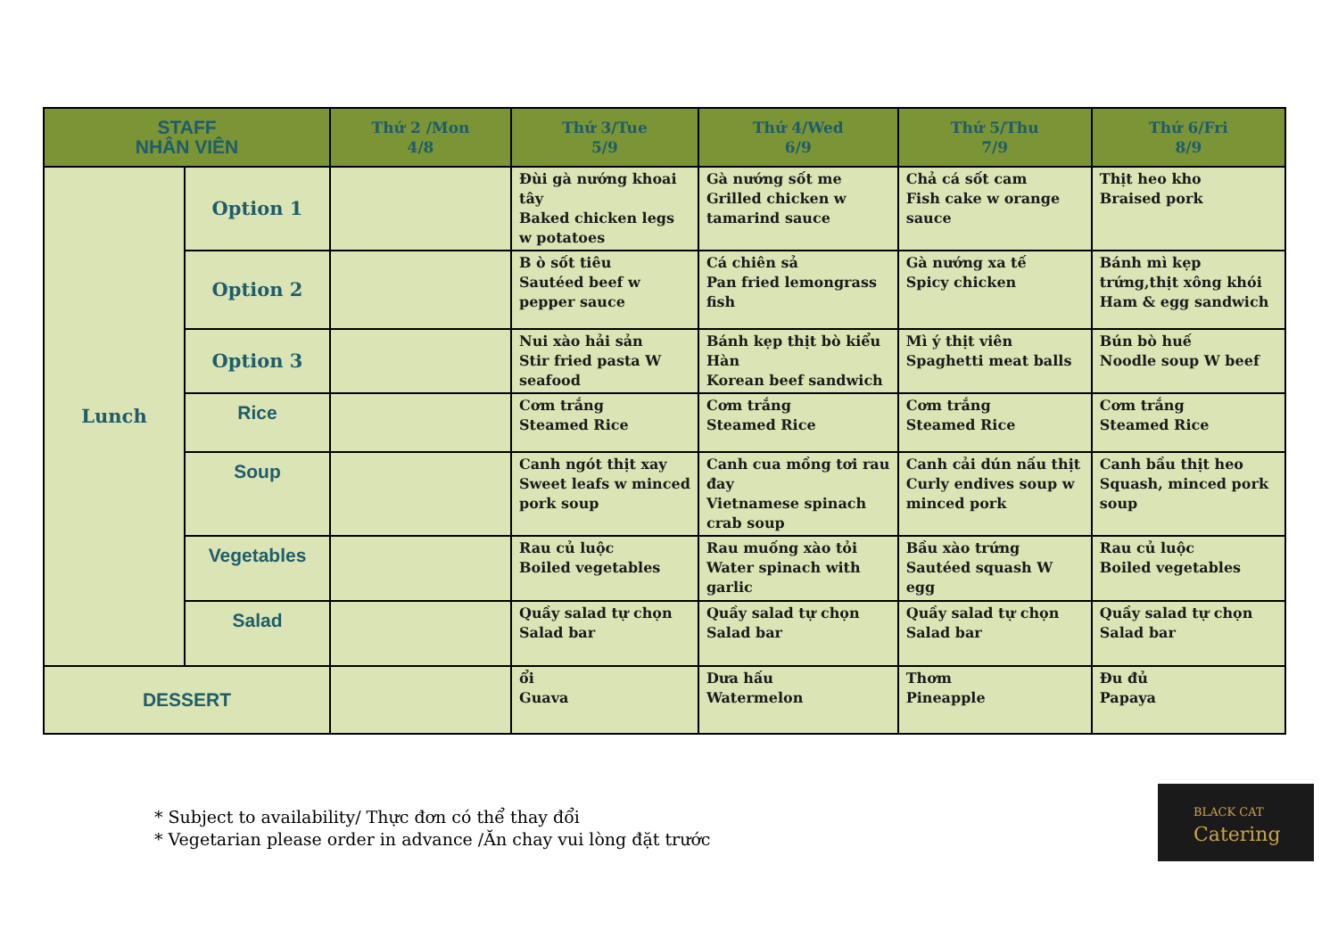| STAFF NHÂN VIÊN | | Thứ 2 /Mon 4/8 | Thứ 3/Tue 5/9 | Thứ 4/Wed 6/9 | Thứ 5/Thu 7/9 | Thứ 6/Fri 8/9 |
| --- | --- | --- | --- | --- | --- | --- |
| Lunch | Option 1 | | Đùi gà nướng khoai tây Baked chicken legs w potatoes | Gà nướng sốt me Grilled chicken w tamarind sauce | Chả cá sốt cam Fish cake w orange sauce | Thịt heo kho Braised pork |
| | Option 2 | | B ò sốt tiêu Sautéed beef w pepper sauce | Cá chiên sả Pan fried lemongrass fish | Gà nướng xa tế Spicy chicken | Bánh mì kẹp trứng,thịt xông khói Ham & egg sandwich |
| | Option 3 | | Nui xào hải sản Stir fried pasta W seafood | Bánh kẹp thịt bò kiểu Hàn Korean beef sandwich | Mì ý thịt viên Spaghetti meat balls | Bún bò huế Noodle soup W beef |
| | Rice | | Cơm trắng Steamed Rice | Cơm trắng Steamed Rice | Cơm trắng Steamed Rice | Cơm trắng Steamed Rice |
| | Soup | | Canh ngót thịt xay Sweet leafs w minced pork soup | Canh cua mồng tơi rau đay Vietnamese spinach crab soup | Canh cải dún nấu thịt Curly endives soup w minced pork | Canh bầu thịt heo Squash, minced pork soup |
| | Vegetables | | Rau củ luộc Boiled vegetables | Rau muống xào tỏi Water spinach with garlic | Bầu xào trứng Sautéed squash W egg | Rau củ luộc Boiled vegetables |
| | Salad | | Quầy salad tự chọn Salad bar | Quầy salad tự chọn Salad bar | Quầy salad tự chọn Salad bar | Quầy salad tự chọn Salad bar |
| DESSERT | | | ổi Guava | Dưa hấu Watermelon | Thơm Pineapple | Đu đủ Papaya |
* Subject to availability/ Thực đơn có thể thay đổi
* Vegetarian please order in advance /Ăn chay vui lòng đặt trước
BLACK CAT
Catering